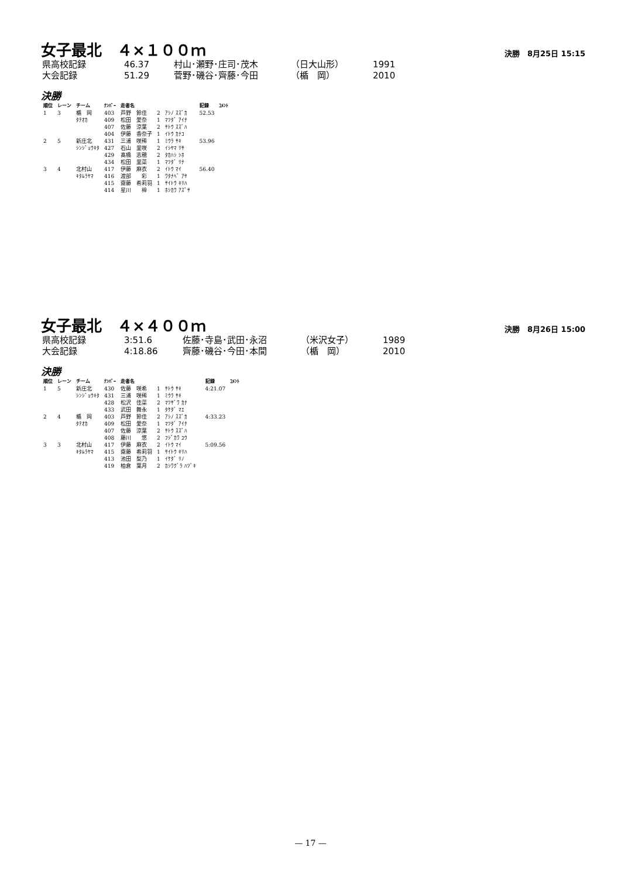女子最北　４×１００ｍ
決勝　8月25日 15:15
| 県高校記録 | 46.37 | 村山･瀬野･庄司･茂木 | （日大山形） | 1991 |
| 大会記録 | 51.29 | 菅野･磯谷･齊藤･今田 | （楯 岡） | 2010 |
決勝
| 順位 | レーン | チーム | ﾅﾝﾊﾞｰ | 走者名 | | | | 記録 | ｺﾒﾝﾄ |
| --- | --- | --- | --- | --- | --- | --- | --- | --- | --- |
| 1 | 3 | 楯 岡 | 403 | 芦野 鈴佳 | 2 | ｱｼﾉ ｽｽﾞｶ | | 52.53 | |
| | | ﾀﾃｵｶ | 409 | 松田 愛奈 | 1 | ﾏﾂﾀﾞ ｱｲﾅ | | | |
| | | | 407 | 佐藤 涼葉 | 2 | ｻﾄｳ ｽｽﾞﾊ | | | |
| | | | 404 | 伊藤 香奈子 | 1 | ｲﾄｳ ｶﾅｺ | | | |
| 2 | 5 | 新庄北 | 431 | 三浦 咲稀 | 1 | ﾐｳﾗ ｻｷ | | 53.96 | |
| | | ｼﾝｼﾞｮｳｷﾀ | 427 | 石山 里咲 | 2 | ｲｼﾔﾏ ﾘｻ | | | |
| | | | 429 | 髙橋 志穂 | 2 | ﾀｶﾊｼ ｼﾎ | | | |
| | | | 434 | 松田 里菜 | 1 | ﾏﾂﾀﾞ ﾘﾅ | | | |
| 3 | 4 | 北村山 | 417 | 伊藤 麻衣 | 2 | ｲﾄｳ ﾏｲ | | 56.40 | |
| | | ｷﾀﾑﾗﾔﾏ | 416 | 渡部 彩 | 1 | ﾜﾀﾅﾍﾞ ｱﾔ | | | |
| | | | 415 | 齋藤 希莉羽 | 1 | ｻｲﾄｳ ｷﾘﾊ | | | |
| | | | 414 | 星川 梓 | 1 | ﾎｼｶﾜ ｱｽﾞｻ | | | |
女子最北　４×４００ｍ
決勝　8月26日 15:00
| 県高校記録 | 3:51.6 | 佐藤･寺島･武田･永沼 | （米沢女子） | 1989 |
| 大会記録 | 4:18.86 | 齊藤･磯谷･今田･本間 | （楯 岡） | 2010 |
決勝
| 順位 | レーン | チーム | ﾅﾝﾊﾞｰ | 走者名 | | | | 記録 | ｺﾒﾝﾄ |
| --- | --- | --- | --- | --- | --- | --- | --- | --- | --- |
| 1 | 5 | 新庄北 | 430 | 佐藤 咲希 | 1 | ｻﾄｳ ｻｷ | | 4:21.07 | |
| | | ｼﾝｼﾞｮｳｷﾀ | 431 | 三浦 咲稀 | 1 | ﾐｳﾗ ｻｷ | | | |
| | | | 428 | 松沢 佳菜 | 2 | ﾏﾂｻﾞﾜ ｶﾅ | | | |
| | | | 433 | 武田 舞永 | 1 | ﾀｹﾀﾞ ﾏｴ | | | |
| 2 | 4 | 楯 岡 | 403 | 芦野 鈴佳 | 2 | ｱｼﾉ ｽｽﾞｶ | | 4:33.23 | |
| | | ﾀﾃｵｶ | 409 | 松田 愛奈 | 1 | ﾏﾂﾀﾞ ｱｲﾅ | | | |
| | | | 407 | 佐藤 涼葉 | 2 | ｻﾄｳ ｽｽﾞﾊ | | | |
| | | | 408 | 藤川 悠 | 2 | ﾌｼﾞｶﾜ ﾕｳ | | | |
| 3 | 3 | 北村山 | 417 | 伊藤 麻衣 | 2 | ｲﾄｳ ﾏｲ | | 5:09.56 | |
| | | ｷﾀﾑﾗﾔﾏ | 415 | 齋藤 希莉羽 | 1 | ｻｲﾄｳ ｷﾘﾊ | | | |
| | | | 413 | 池田 梨乃 | 1 | ｲｹﾀﾞ ﾘﾉ | | | |
| | | | 419 | 柏倉 葉月 | 2 | ｶｼﾜｸﾞﾗ ﾊﾂﾞｷ | | | |
— 17 —